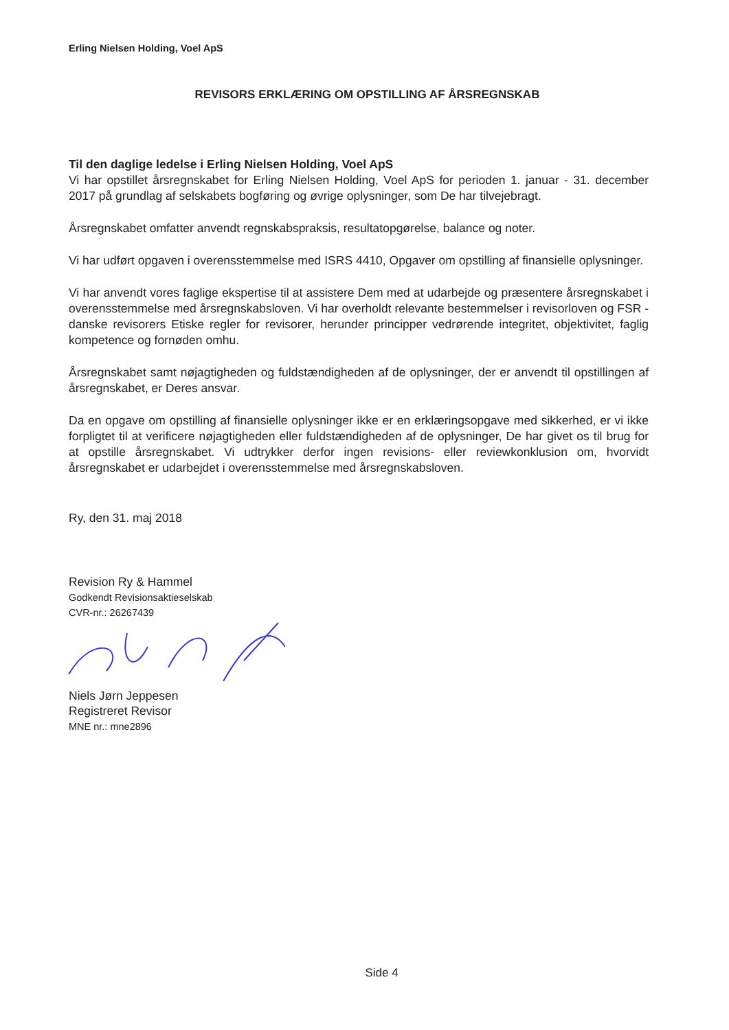Erling Nielsen Holding, Voel ApS
REVISORS ERKLÆRING OM OPSTILLING AF ÅRSREGNSKAB
Til den daglige ledelse i Erling Nielsen Holding, Voel ApS
Vi har opstillet årsregnskabet for Erling Nielsen Holding, Voel ApS for perioden 1. januar - 31. december 2017 på grundlag af selskabets bogføring og øvrige oplysninger, som De har tilvejebragt.
Årsregnskabet omfatter anvendt regnskabspraksis, resultatopgørelse, balance og noter.
Vi har udført opgaven i overensstemmelse med ISRS 4410, Opgaver om opstilling af finansielle oplysninger.
Vi har anvendt vores faglige ekspertise til at assistere Dem med at udarbejde og præsentere årsregnskabet i overensstemmelse med årsregnskabsloven. Vi har overholdt relevante bestemmelser i revisorloven og FSR - danske revisorers Etiske regler for revisorer, herunder principper vedrørende integritet, objektivitet, faglig kompetence og fornøden omhu.
Årsregnskabet samt nøjagtigheden og fuldstændigheden af de oplysninger, der er anvendt til opstillingen af årsregnskabet, er Deres ansvar.
Da en opgave om opstilling af finansielle oplysninger ikke er en erklæringsopgave med sikkerhed, er vi ikke forpligtet til at verificere nøjagtigheden eller fuldstændigheden af de oplysninger, De har givet os til brug for at opstille årsregnskabet. Vi udtrykker derfor ingen revisions- eller reviewkonklusion om, hvorvidt årsregnskabet er udarbejdet i overensstemmelse med årsregnskabsloven.
Ry, den 31. maj 2018
Revision Ry & Hammel
Godkendt Revisionsaktieselskab
CVR-nr.: 26267439
Niels Jørn Jeppesen
Registreret Revisor
MNE nr.: mne2896
Side 4